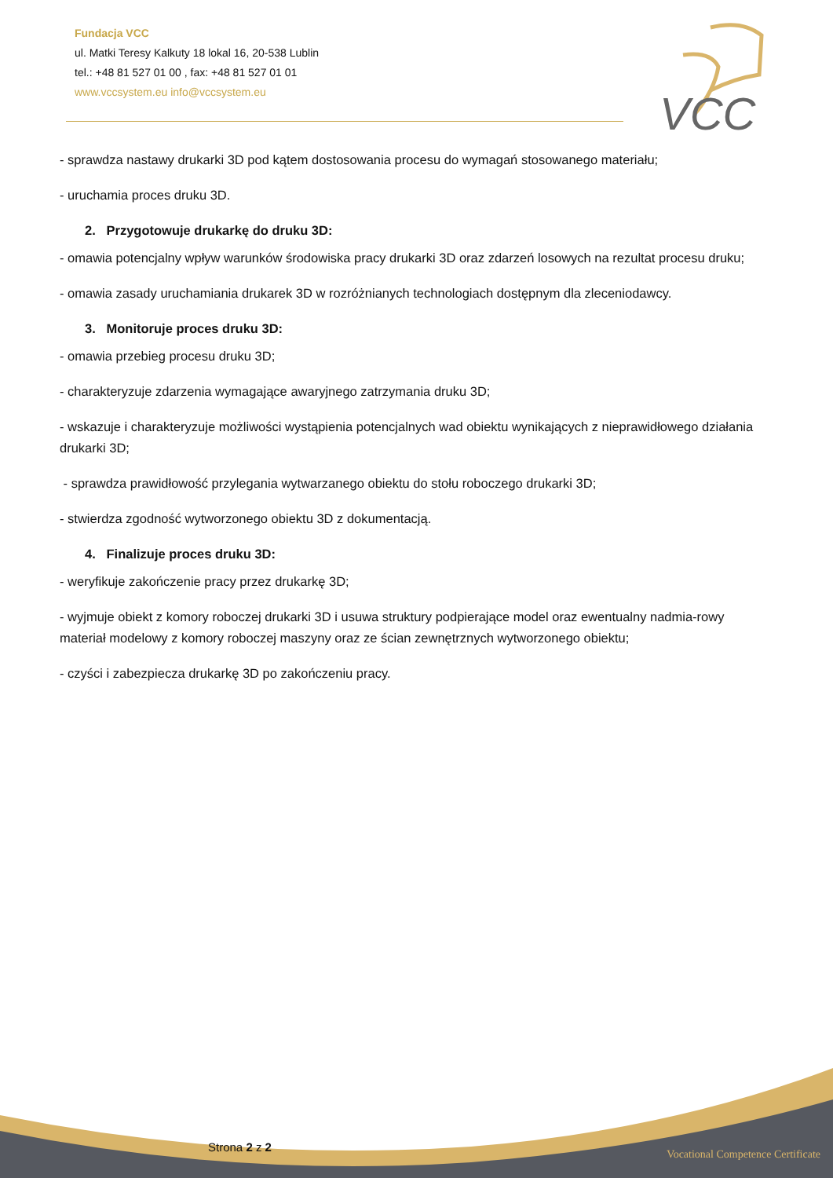Fundacja VCC
ul. Matki Teresy Kalkuty 18 lokal 16, 20-538 Lublin
tel.: +48 81 527 01 00 , fax: +48 81 527 01 01
www.vccsystem.eu info@vccsystem.eu
VCC
- sprawdza nastawy drukarki 3D pod kątem dostosowania procesu do wymagań stosowanego materiału;
- uruchamia proces druku 3D.
2. Przygotowuje drukarkę do druku 3D:
- omawia potencjalny wpływ warunków środowiska pracy drukarki 3D oraz zdarzeń losowych na rezultat procesu druku;
- omawia zasady uruchamiania drukarek 3D w rozróżnianych technologiach dostępnym dla zleceniodawcy.
3. Monitoruje proces druku 3D:
- omawia przebieg procesu druku 3D;
- charakteryzuje zdarzenia wymagające awaryjnego zatrzymania druku 3D;
- wskazuje i charakteryzuje możliwości wystąpienia potencjalnych wad obiektu wynikających z nieprawidłowego działania drukarki 3D;
- sprawdza prawidłowość przylegania wytwarzanego obiektu do stołu roboczego drukarki 3D;
- stwierdza zgodność wytworzonego obiektu 3D z dokumentacją.
4. Finalizuje proces druku 3D:
- weryfikuje zakończenie pracy przez drukarkę 3D;
- wyjmuje obiekt z komory roboczej drukarki 3D i usuwa struktury podpierające model oraz ewentualny nadmia-rowy materiał modelowy z komory roboczej maszyny oraz ze ścian zewnętrznych wytworzonego obiektu;
- czyści i zabezpiecza drukarkę 3D po zakończeniu pracy.
Strona 2 z 2
Vocational Competence Certificate